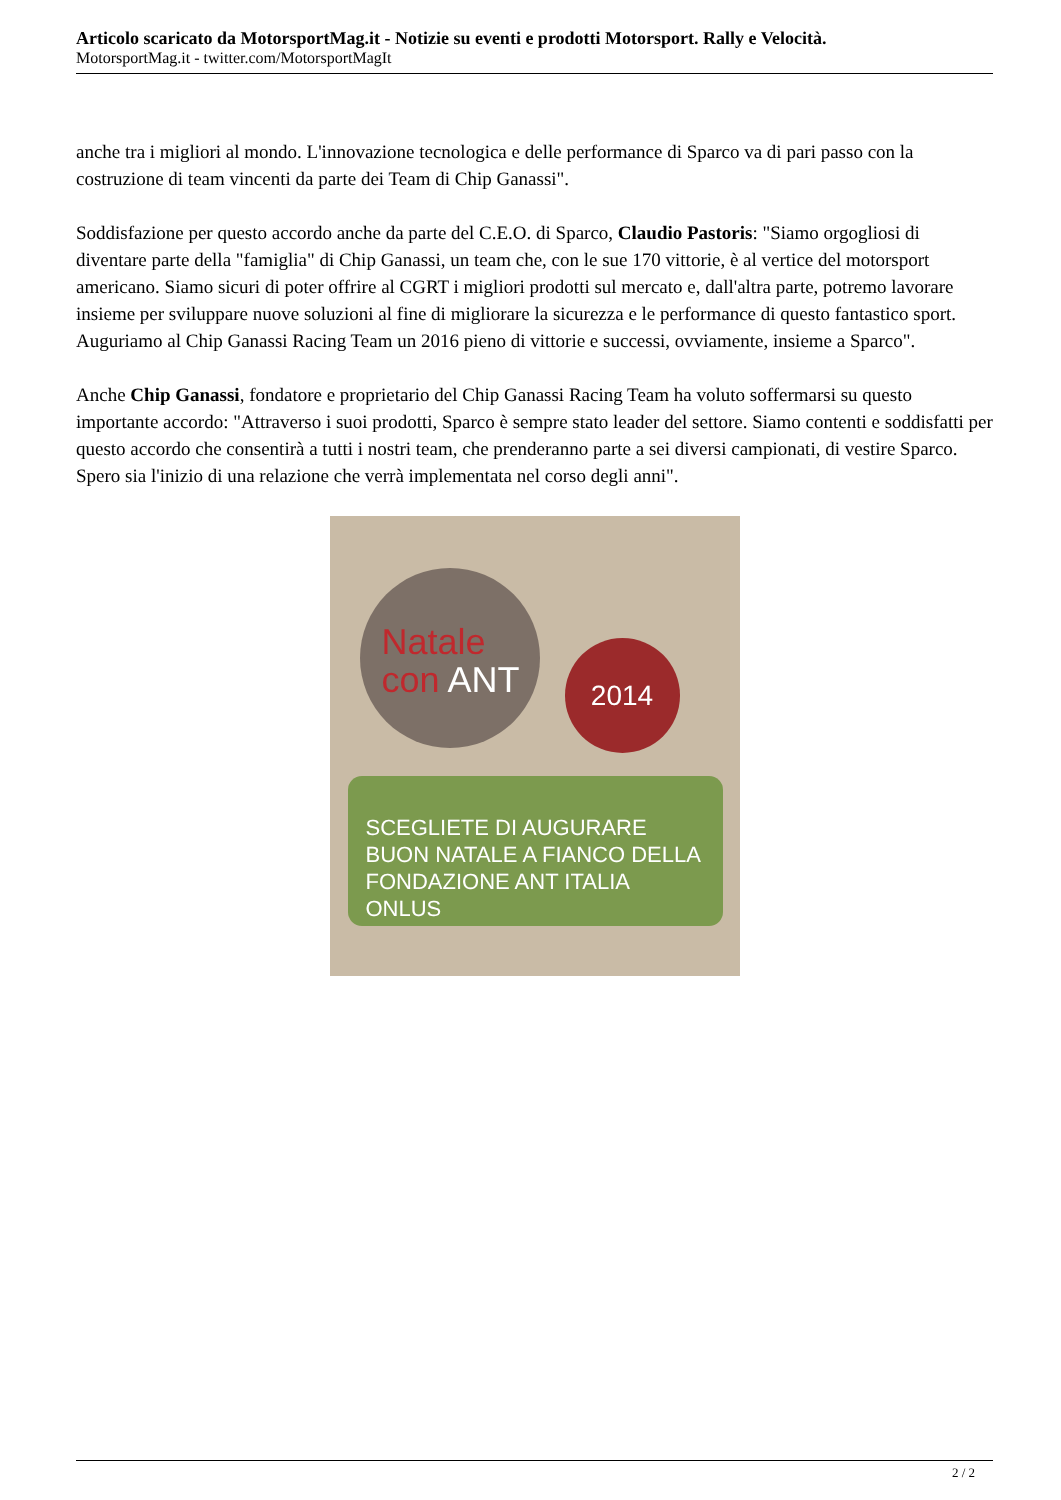Articolo scaricato da MotorsportMag.it - Notizie su eventi e prodotti Motorsport. Rally e Velocità.
MotorsportMag.it - twitter.com/MotorsportMagIt
anche tra i migliori al mondo. L'innovazione tecnologica e delle performance di Sparco va di pari passo con la costruzione di team vincenti da parte dei Team di Chip Ganassi".
Soddisfazione per questo accordo anche da parte del C.E.O. di Sparco, Claudio Pastoris: "Siamo orgogliosi di diventare parte della "famiglia" di Chip Ganassi, un team che, con le sue 170 vittorie, è al vertice del motorsport americano. Siamo sicuri di poter offrire al CGRT i migliori prodotti sul mercato e, dall'altra parte, potremo lavorare insieme per sviluppare nuove soluzioni al fine di migliorare la sicurezza e le performance di questo fantastico sport. Auguriamo al Chip Ganassi Racing Team un 2016 pieno di vittorie e successi, ovviamente, insieme a Sparco".
Anche Chip Ganassi, fondatore e proprietario del Chip Ganassi Racing Team ha voluto soffermarsi su questo importante accordo: "Attraverso i suoi prodotti, Sparco è sempre stato leader del settore. Siamo contenti e soddisfatti per questo accordo che consentirà a tutti i nostri team, che prenderanno parte a sei diversi campionati, di vestire Sparco. Spero sia l'inizio di una relazione che verrà implementata nel corso degli anni".
Natale
con ANT
2014
SCEGLIETE DI AUGURARE
BUON NATALE A FIANCO DELLA
FONDAZIONE ANT ITALIA ONLUS
2 / 2